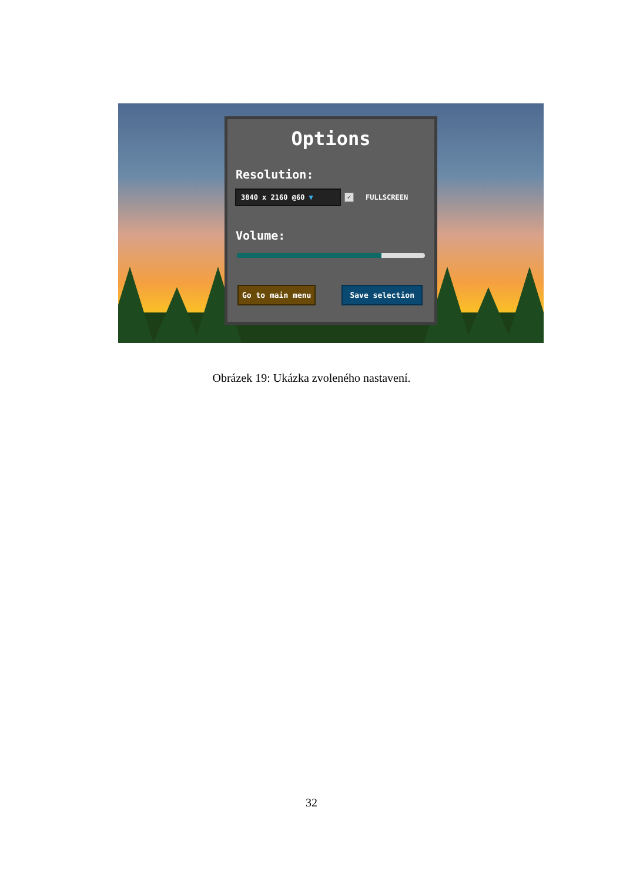Options
Resolution:
3840 x 2160 @60 ▼
✓
FULLSCREEN
Volume:
Go to main menu Save selection
Obrázek 19: Ukázka zvoleného nastavení.
32